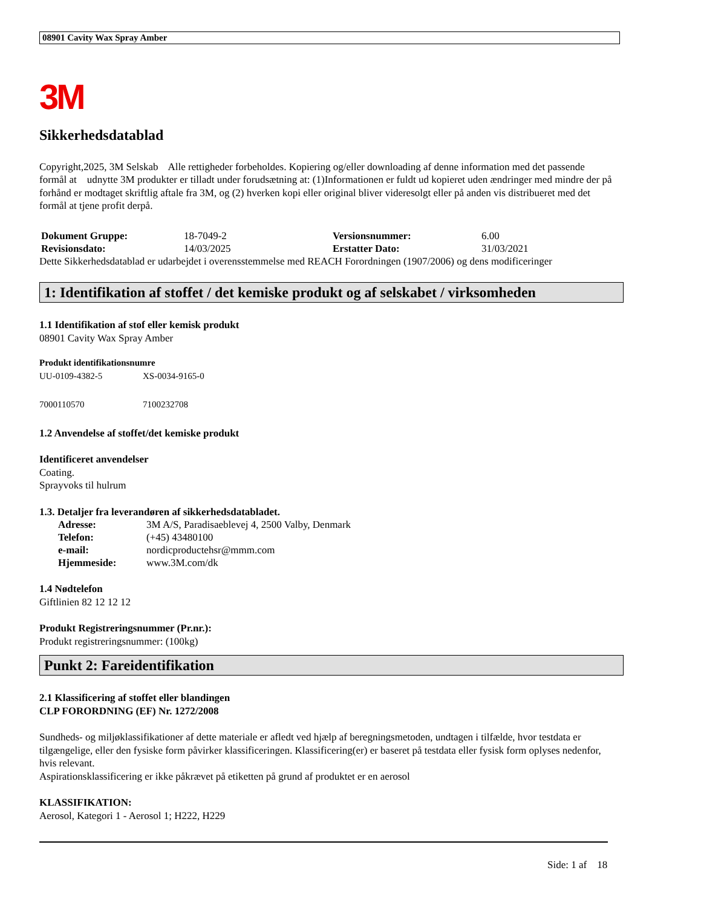08901 Cavity Wax Spray Amber
3M
Sikkerhedsdatablad
Copyright,2025, 3M Selskab Alle rettigheder forbeholdes. Kopiering og/eller downloading af denne information med det passende formål at udnytte 3M produkter er tilladt under forudsætning at: (1)Informationen er fuldt ud kopieret uden ændringer med mindre der på forhånd er modtaget skriftlig aftale fra 3M, og (2) hverken kopi eller original bliver videresolgt eller på anden vis distribueret med det formål at tjene profit derpå.
| Dokument Gruppe: | 18-7049-2 | Versionsnummer: | 6.00 |
| Revisionsdato: | 14/03/2025 | Erstatter Dato: | 31/03/2021 |
Dette Sikkerhedsdatablad er udarbejdet i overensstemmelse med REACH Forordningen (1907/2006) og dens modificeringer
1: Identifikation af stoffet / det kemiske produkt og af selskabet / virksomheden
1.1 Identifikation af stof eller kemisk produkt
08901 Cavity Wax Spray Amber
Produkt identifikationsnumre
| UU-0109-4382-5 | XS-0034-9165-0 |
| 7000110570 | 7100232708 |
1.2 Anvendelse af stoffet/det kemiske produkt
Identificeret anvendelser
Coating.
Sprayvoks til hulrum
1.3. Detaljer fra leverandøren af sikkerhedsdatabladet.
| Adresse: | 3M A/S, Paradisaeblevej 4, 2500 Valby, Denmark |
| Telefon: | (+45) 43480100 |
| e-mail: | nordicproductehsr@mmm.com |
| Hjemmeside: | www.3M.com/dk |
1.4 Nødtelefon
Giftlinien 82 12 12 12
Produkt Registreringsnummer (Pr.nr.):
Produkt registreringsnummer: (100kg)
Punkt 2: Fareidentifikation
2.1 Klassificering af stoffet eller blandingen
CLP FORORDNING (EF) Nr. 1272/2008
Sundheds- og miljøklassifikationer af dette materiale er afledt ved hjælp af beregningsmetoden, undtagen i tilfælde, hvor testdata er tilgængelige, eller den fysiske form påvirker klassificeringen. Klassificering(er) er baseret på testdata eller fysisk form oplyses nedenfor, hvis relevant.
Aspirationsklassificering er ikke påkrævet på etiketten på grund af produktet er en aerosol
KLASSIFIKATION:
Aerosol, Kategori 1 - Aerosol 1; H222, H229
Side: 1 af 18